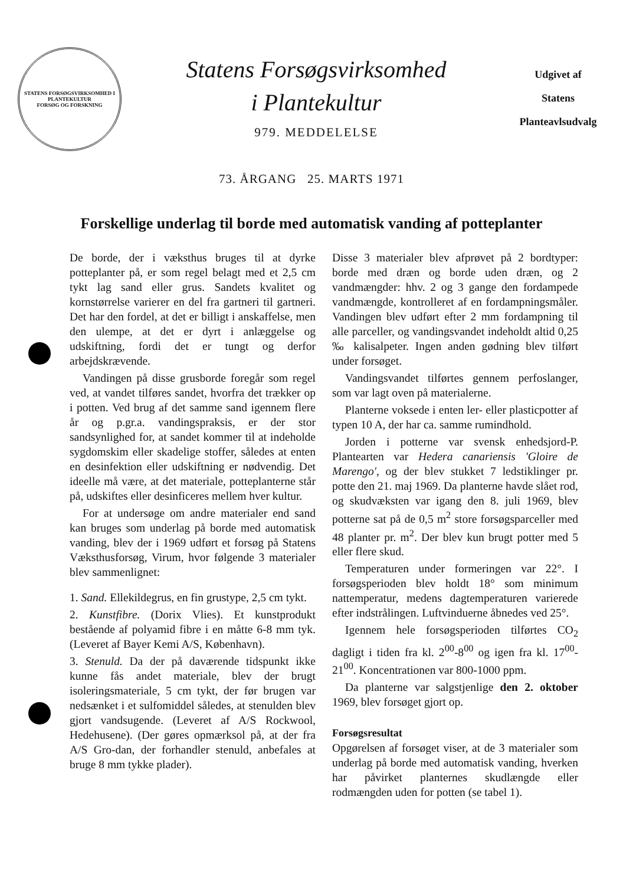STATENS FORSØGSVIRKSOMHED I PLANTEKULTUR
FORSØG OG FORSKNING
Statens Forsøgsvirksomhed
i Plantekultur
979. MEDDELELSE
Udgivet af
Statens
Planteavlsudvalg
73. ÅRGANG 25. MARTS 1971
Forskellige underlag til borde med automatisk vanding af potteplanter
De borde, der i væksthus bruges til at dyrke potteplanter på, er som regel belagt med et 2,5 cm tykt lag sand eller grus. Sandets kvalitet og kornstørrelse varierer en del fra gartneri til gartneri. Det har den fordel, at det er billigt i anskaffelse, men den ulempe, at det er dyrt i anlæggelse og udskiftning, fordi det er tungt og derfor arbejdskrævende.
Vandingen på disse grusborde foregår som regel ved, at vandet tilføres sandet, hvorfra det trækker op i potten. Ved brug af det samme sand igennem flere år og p.gr.a. vandingspraksis, er der stor sandsynlighed for, at sandet kommer til at indeholde sygdomskim eller skadelige stoffer, således at enten en desinfektion eller udskiftning er nødvendig. Det ideelle må være, at det materiale, potteplanterne står på, udskiftes eller desinficeres mellem hver kultur.
For at undersøge om andre materialer end sand kan bruges som underlag på borde med automatisk vanding, blev der i 1969 udført et forsøg på Statens Væksthusforsøg, Virum, hvor følgende 3 materialer blev sammenlignet:
1. Sand. Ellekildegrus, en fin grustype, 2,5 cm tykt.
2. Kunstfibre. (Dorix Vlies). Et kunstprodukt bestående af polyamid fibre i en måtte 6-8 mm tyk. (Leveret af Bayer Kemi A/S, København).
3. Stenuld. Da der på daværende tidspunkt ikke kunne fås andet materiale, blev der brugt isoleringsmateriale, 5 cm tykt, der før brugen var nedsænket i et sulfomiddel således, at stenulden blev gjort vandsugende. (Leveret af A/S Rockwool, Hedehusene). (Der gøres opmærksol på, at der fra A/S Gro-dan, der forhandler stenuld, anbefales at bruge 8 mm tykke plader).
Disse 3 materialer blev afprøvet på 2 bordtyper: borde med dræn og borde uden dræn, og 2 vandmængder: hhv. 2 og 3 gange den fordampede vandmængde, kontrolleret af en fordampningsmåler. Vandingen blev udført efter 2 mm fordampning til alle parceller, og vandingsvandet indeholdt altid 0,25 ‰ kalisalpeter. Ingen anden gødning blev tilført under forsøget.
Vandingsvandet tilførtes gennem perfoslanger, som var lagt oven på materialerne.
Planterne voksede i enten ler- eller plasticpotter af typen 10 A, der har ca. samme rumindhold.
Jorden i potterne var svensk enhedsjord-P. Plantearten var Hedera canariensis 'Gloire de Marengo', og der blev stukket 7 ledstiklinger pr. potte den 21. maj 1969. Da planterne havde slået rod, og skudvæksten var igang den 8. juli 1969, blev potterne sat på de 0,5 m<sup>2</sup> store forsøgsparceller med 48 planter pr. m<sup>2</sup>. Der blev kun brugt potter med 5 eller flere skud.
Temperaturen under formeringen var 22°. I forsøgsperioden blev holdt 18° som minimum nattemperatur, medens dagtemperaturen varierede efter indstrålingen. Luftvinduerne åbnedes ved 25°.
Igennem hele forsøgsperioden tilførtes CO<sub>2</sub> dagligt i tiden fra kl. 2<sup>00</sup>-8<sup>00</sup> og igen fra kl. 17<sup>00</sup>-21<sup>00</sup>. Koncentrationen var 800-1000 ppm.
Da planterne var salgstjenlige den 2. oktober 1969, blev forsøget gjort op.
Forsøgsresultat
Opgørelsen af forsøget viser, at de 3 materialer som underlag på borde med automatisk vanding, hverken har påvirket planternes skudlængde eller rodmængden uden for potten (se tabel 1).